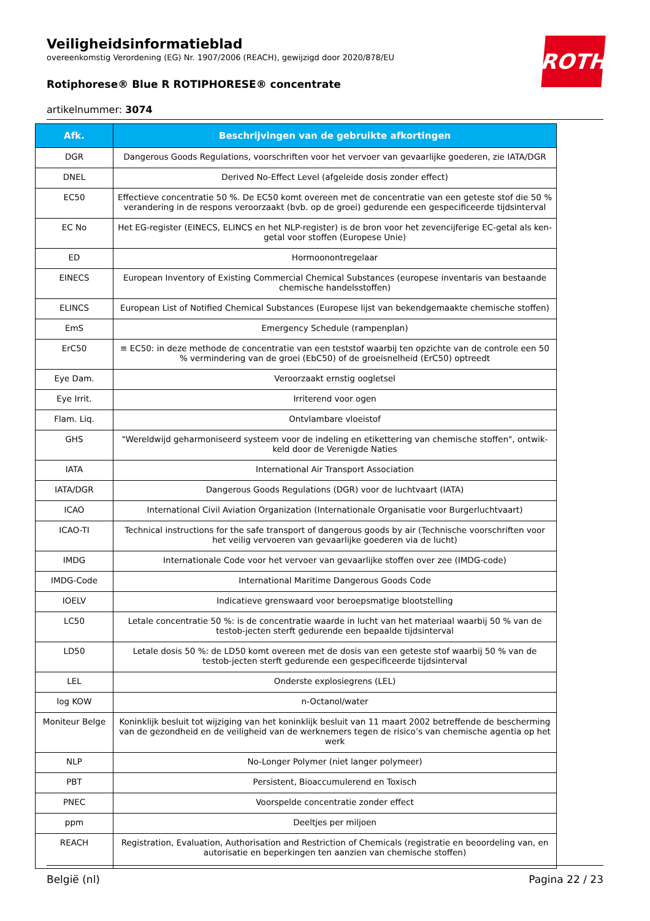ROTH
Veiligheidsinformatieblad
overeenkomstig Verordening (EG) Nr. 1907/2006 (REACH), gewijzigd door 2020/878/EU
Rotiphorese® Blue R ROTIPHORESE® concentrate
artikelnummer: 3074
| Afk. | Beschrijvingen van de gebruikte afkortingen |
| --- | --- |
| DGR | Dangerous Goods Regulations, voorschriften voor het vervoer van gevaarlijke goederen, zie IATA/DGR |
| DNEL | Derived No-Effect Level (afgeleide dosis zonder effect) |
| EC50 | Effectieve concentratie 50 %. De EC50 komt overeen met de concentratie van een geteste stof die 50 % verandering in de respons veroorzaakt (bvb. op de groei) gedurende een gespecificeerde tijdsinterval |
| EC No | Het EG-register (EINECS, ELINCS en het NLP-register) is de bron voor het zevencijferige EC-getal als ken-getal voor stoffen (Europese Unie) |
| ED | Hormoonontregelaar |
| EINECS | European Inventory of Existing Commercial Chemical Substances (europese inventaris van bestaande chemische handelsstoffen) |
| ELINCS | European List of Notified Chemical Substances (Europese lijst van bekendgemaakte chemische stoffen) |
| EmS | Emergency Schedule (rampenplan) |
| ErC50 | ≡ EC50: in deze methode de concentratie van een teststof waarbij ten opzichte van de controle een 50 % vermindering van de groei (EbC50) of de groeisnelheid (ErC50) optreedt |
| Eye Dam. | Veroorzaakt ernstig oogletsel |
| Eye Irrit. | Irriterend voor ogen |
| Flam. Liq. | Ontvlambare vloeistof |
| GHS | "Wereldwijd geharmoniseerd systeem voor de indeling en etikettering van chemische stoffen", ontwik-keld door de Verenigde Naties |
| IATA | International Air Transport Association |
| IATA/DGR | Dangerous Goods Regulations (DGR) voor de luchtvaart (IATA) |
| ICAO | International Civil Aviation Organization (Internationale Organisatie voor Burgerluchtvaart) |
| ICAO-TI | Technical instructions for the safe transport of dangerous goods by air (Technische voorschriften voor het veilig vervoeren van gevaarlijke goederen via de lucht) |
| IMDG | Internationale Code voor het vervoer van gevaarlijke stoffen over zee (IMDG-code) |
| IMDG-Code | International Maritime Dangerous Goods Code |
| IOELV | Indicatieve grenswaard voor beroepsmatige blootstelling |
| LC50 | Letale concentratie 50 %: is de concentratie waarde in lucht van het materiaal waarbij 50 % van de testob-jecten sterft gedurende een bepaalde tijdsinterval |
| LD50 | Letale dosis 50 %: de LD50 komt overeen met de dosis van een geteste stof waarbij 50 % van de testob-jecten sterft gedurende een gespecificeerde tijdsinterval |
| LEL | Onderste explosiegrens (LEL) |
| log KOW | n-Octanol/water |
| Moniteur Belge | Koninklijk besluit tot wijziging van het koninklijk besluit van 11 maart 2002 betreffende de bescherming van de gezondheid en de veiligheid van de werknemers tegen de risico’s van chemische agentia op het werk |
| NLP | No-Longer Polymer (niet langer polymeer) |
| PBT | Persistent, Bioaccumulerend en Toxisch |
| PNEC | Voorspelde concentratie zonder effect |
| ppm | Deeltjes per miljoen |
| REACH | Registration, Evaluation, Authorisation and Restriction of Chemicals (registratie en beoordeling van, en autorisatie en beperkingen ten aanzien van chemische stoffen) |
België (nl) Pagina 22 / 23